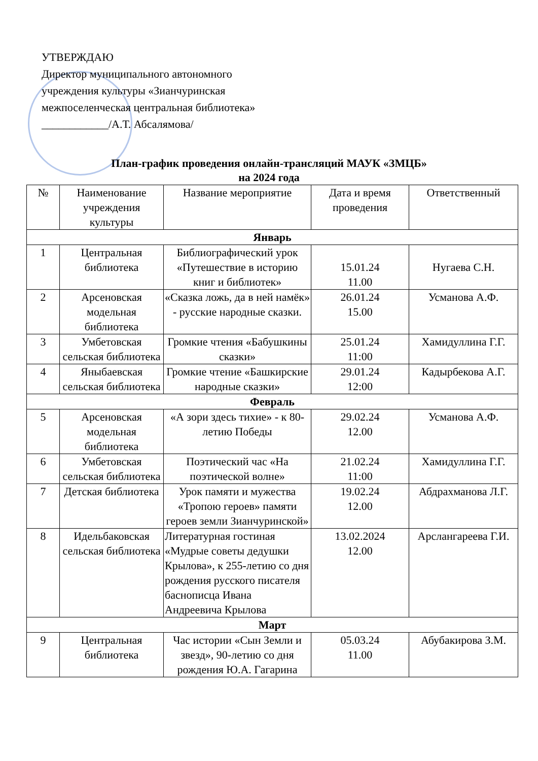УТВЕРЖДАЮ
Директор муниципального автономного
учреждения культуры «Зианчуринская
межпоселенческая центральная библиотека»
____________/А.Т. Абсалямова/
План-график проведения онлайн-трансляций МАУК «ЗМЦБ»
на 2024 года
| № | Наименование учреждения культуры | Название мероприятие | Дата и время проведения | Ответственный |
| --- | --- | --- | --- | --- |
| Январь | | | | |
| 1 | Центральная библиотека | Библиографический урок «Путешествие в историю книг и библиотек» | 15.01.24 11.00 | Нугаева С.Н. |
| 2 | Арсеновская модельная библиотека | «Сказка ложь, да в ней намёк» - русские народные сказки. | 26.01.24 15.00 | Усманова А.Ф. |
| 3 | Умбетовская сельская библиотека | Громкие чтения «Бабушкины сказки» | 25.01.24 11:00 | Хамидуллина Г.Г. |
| 4 | Яныбаевская сельская библиотека | Громкие чтение «Башкирские народные сказки» | 29.01.24 12:00 | Кадырбекова А.Г. |
| Февраль | | | | |
| 5 | Арсеновская модельная библиотека | «А зори здесь тихие» - к 80-летию Победы | 29.02.24 12.00 | Усманова А.Ф. |
| 6 | Умбетовская сельская библиотека | Поэтический час «На поэтической волне» | 21.02.24 11:00 | Хамидуллина Г.Г. |
| 7 | Детская библиотека | Урок памяти и мужества «Тропою героев» памяти героев земли Зианчуринской» | 19.02.24 12.00 | Абдрахманова Л.Г. |
| 8 | Идельбаковская сельская библиотека | Литературная гостиная «Мудрые советы дедушки Крылова», к 255-летию со дня рождения русского писателя баснописца Ивана Андреевича Крылова | 13.02.2024 12.00 | Арслангареева Г.И. |
| Март | | | | |
| 9 | Центральная библиотека | Час истории «Сын Земли и звезд», 90-летию со дня рождения Ю.А. Гагарина | 05.03.24 11.00 | Абубакирова З.М. |